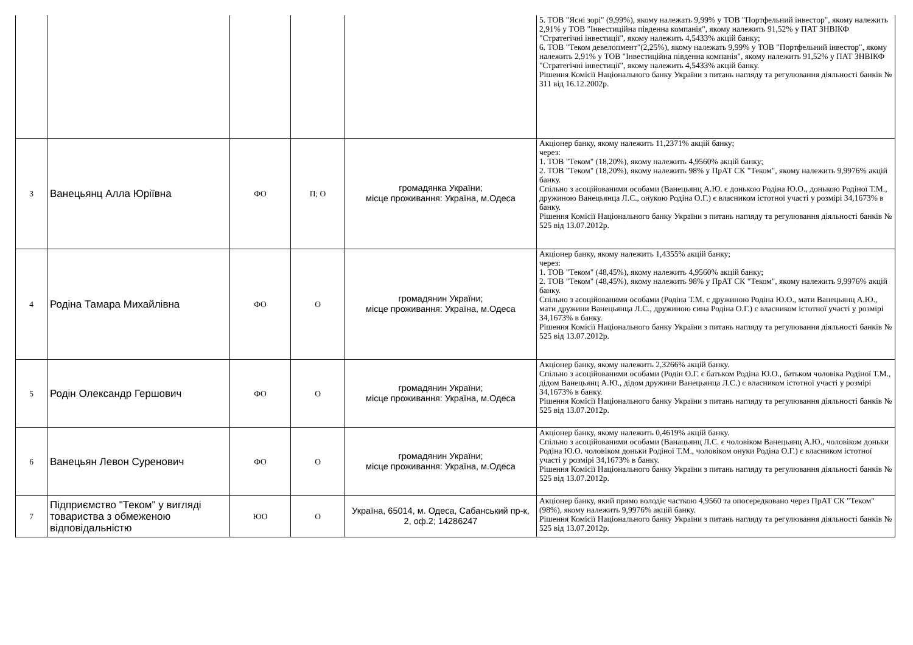| | | | | | 5. ТОВ "Ясні зорі" (9,99%), якому належать 9,99% у ТОВ "Портфельний інвестор", якому належить 2,91% у ТОВ "Інвестиційна південна компанія", якому належить 91,52% у ПАТ ЗНВІКФ "Стратегічні інвестиції", якому належить 4,5433% акцій банку; 6. ТОВ "Теком девелопмент"(2,25%), якому належать 9,99% у ТОВ "Портфельний інвестор", якому належить 2,91% у ТОВ "Інвестиційна південна компанія", якому належить 91,52% у ПАТ ЗНВІКФ "Стратегічні інвестиції", якому належить 4,5433% акцій банку. Рішення Комісії Національного банку України з питань нагляду та регулювання діяльності банків № 311 від 16.12.2002р. |
| 3 | Ванецьянц Алла Юріївна | ФО | П; О | громадянка України; місце проживання: Україна, м.Одеса | Акціонер банку, якому належить 11,2371% акцій банку; через: 1. ТОВ "Теком" (18,20%), якому належить 4,9560% акцій банку; 2. ТОВ "Теком" (18,20%), якому належить 98% у ПрАТ СК "Теком", якому належить 9,9976% акцій банку. Спільно з асоційованими особами (Ванецьянц А.Ю. є донькою Родіна Ю.О., донькою Родіної Т.М., дружиною Ванецьянца Л.С., онукою Родіна О.Г.) є власником істотної участі у розмірі 34,1673% в банку. Рішення Комісії Національного банку України з питань нагляду та регулювання діяльності банків № 525 від 13.07.2012р. |
| 4 | Родіна Тамара Михайлівна | ФО | О | громадянин України; місце проживання: Україна, м.Одеса | Акціонер банку, якому належить 1,4355% акцій банку; через: 1. ТОВ "Теком" (48,45%), якому належить 4,9560% акцій банку; 2. ТОВ "Теком" (48,45%), якому належить 98% у ПрАТ СК "Теком", якому належить 9,9976% акцій банку. Спільно з асоційованими особами (Родіна Т.М. є дружиною Родіна Ю.О., мати Ванецьянц А.Ю., мати дружини Ванецьянца Л.С., дружиною сина Родіна О.Г.) є власником істотної участі у розмірі 34,1673% в банку. Рішення Комісії Національного банку України з питань нагляду та регулювання діяльності банків № 525 від 13.07.2012р. |
| 5 | Родін Олександр Гершович | ФО | О | громадянин України; місце проживання: Україна, м.Одеса | Акціонер банку, якому належить 2,3266% акцій банку. Спільно з асоційованими особами (Родін О.Г. є батьком Родіна Ю.О., батьком чоловіка Родіної Т.М., дідом Ванецьянц А.Ю., дідом дружини Ванецьянца Л.С.) є власником істотної участі у розмірі 34,1673% в банку. Рішення Комісії Національного банку України з питань нагляду та регулювання діяльності банків № 525 від 13.07.2012р. |
| 6 | Ванецьян Левон Суренович | ФО | О | громадянин України; місце проживання: Україна, м.Одеса | Акціонер банку, якому належить 0,4619% акцій банку. Спільно з асоційованими особами (Ванацьянц Л.С. є чоловіком Ванецьянц А.Ю., чоловіком доньки Родіна Ю.О. чоловіком доньки Родіної Т.М., чоловіком онуки Родіна О.Г.) є власником істотної участі у розмірі 34,1673% в банку. Рішення Комісії Національного банку України з питань нагляду та регулювання діяльності банків № 525 від 13.07.2012р. |
| 7 | Підприємство "Теком" у вигляді товариства з обмеженою відповідальністю | ЮО | О | Україна, 65014, м. Одеса, Сабанський пр-к, 2, оф.2; 14286247 | Акціонер банку, який прямо володіє часткою 4,9560 та опосередковано через ПрАТ СК "Теком" (98%), якому належить 9,9976% акцій банку. Рішення Комісії Національного банку України з питань нагляду та регулювання діяльності банків № 525 від 13.07.2012р. |